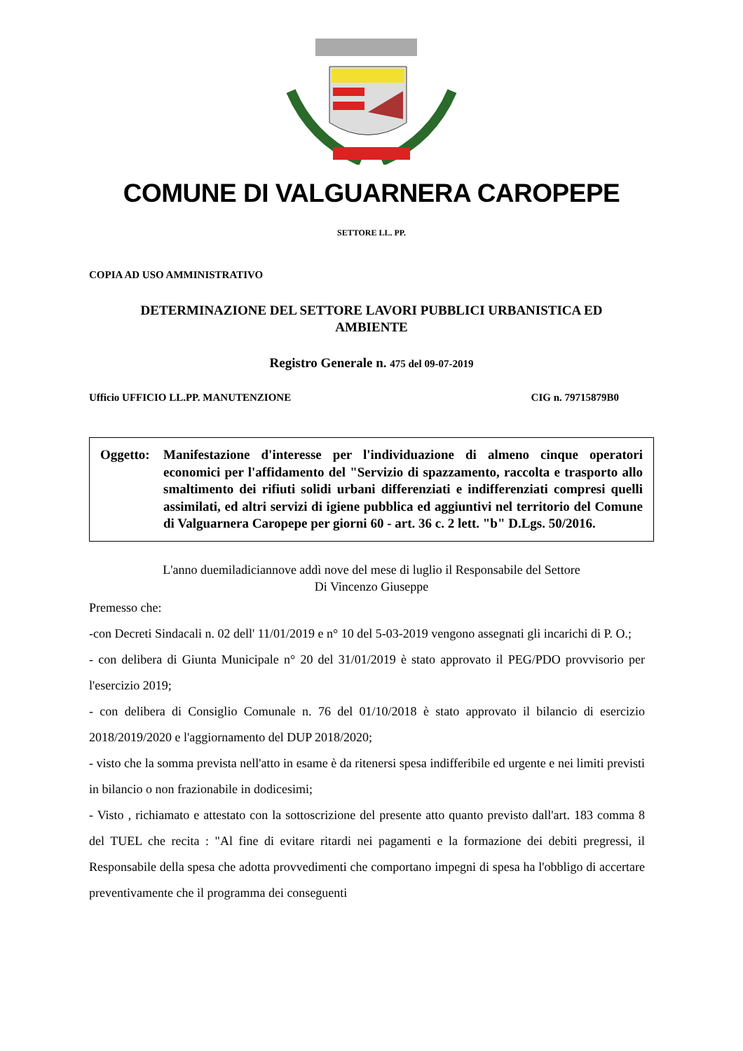COMUNE DI VALGUARNERA CAROPEPE
SETTORE LL. PP.
COPIA AD USO AMMINISTRATIVO
DETERMINAZIONE DEL SETTORE LAVORI PUBBLICI URBANISTICA ED
AMBIENTE
Registro Generale n. 475 del 09-07-2019
Ufficio UFFICIO LL.PP. MANUTENZIONE CIG n. 79715879B0
Oggetto:
Manifestazione d'interesse per l'individuazione di almeno cinque operatori economici per l'affidamento del "Servizio di spazzamento, raccolta e trasporto allo smaltimento dei rifiuti solidi urbani differenziati e indifferenziati compresi quelli assimilati, ed altri servizi di igiene pubblica ed aggiuntivi nel territorio del Comune di Valguarnera Caropepe per giorni 60 - art. 36 c. 2 lett. "b" D.Lgs. 50/2016.
L'anno duemiladiciannove addì nove del mese di luglio il Responsabile del Settore
Di Vincenzo Giuseppe
Premesso che:
-con Decreti Sindacali n. 02 dell' 11/01/2019 e n° 10 del 5-03-2019 vengono assegnati gli incarichi di P. O.;
- con delibera di Giunta Municipale n° 20 del 31/01/2019 è stato approvato il PEG/PDO provvisorio per l'esercizio 2019;
- con delibera di Consiglio Comunale n. 76 del 01/10/2018 è stato approvato il bilancio di esercizio 2018/2019/2020 e l'aggiornamento del DUP 2018/2020;
- visto che la somma prevista nell'atto in esame è da ritenersi spesa indifferibile ed urgente e nei limiti previsti in bilancio o non frazionabile in dodicesimi;
- Visto , richiamato e attestato con la sottoscrizione del presente atto quanto previsto dall'art. 183 comma 8 del TUEL che recita : "Al fine di evitare ritardi nei pagamenti e la formazione dei debiti pregressi, il Responsabile della spesa che adotta provvedimenti che comportano impegni di spesa ha l'obbligo di accertare preventivamente che il programma dei conseguenti